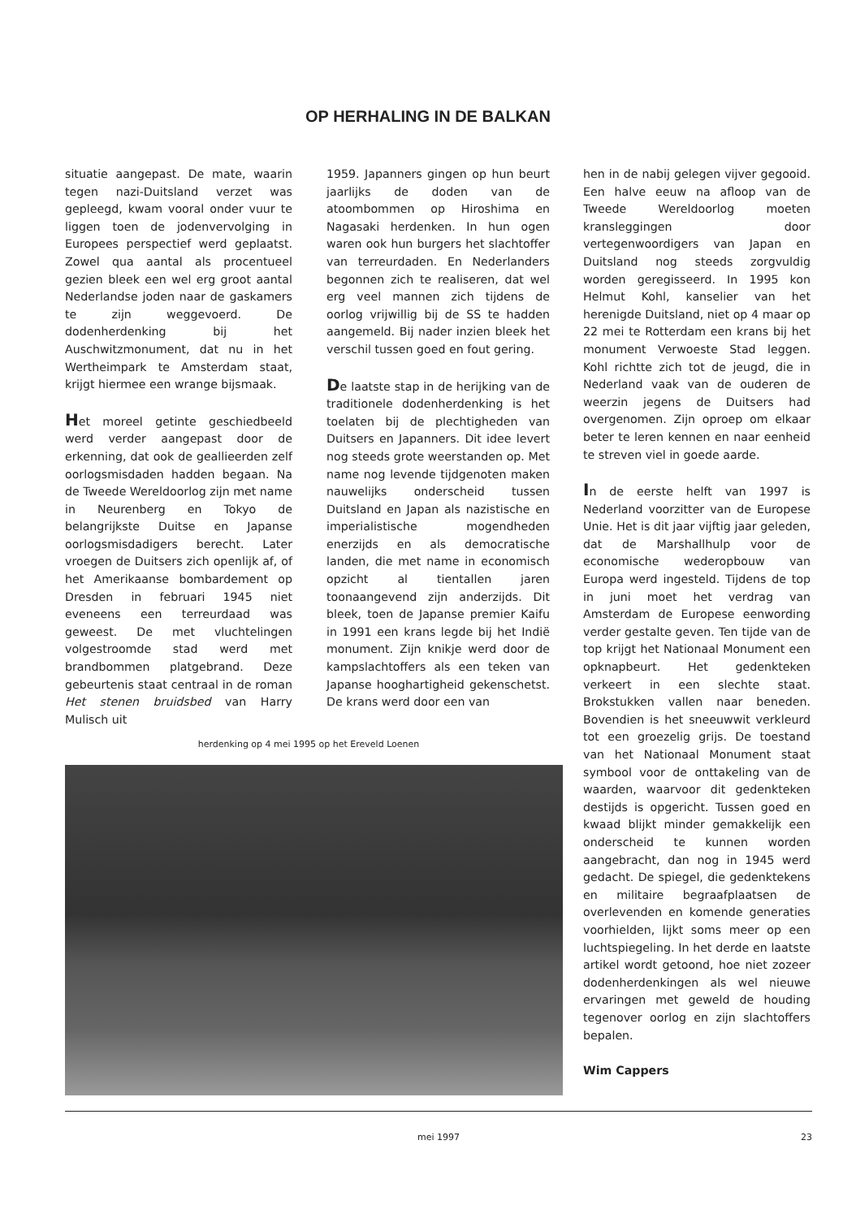OP HERHALING IN DE BALKAN
situatie aangepast. De mate, waarin tegen nazi-Duitsland verzet was gepleegd, kwam vooral onder vuur te liggen toen de jodenvervolging in Europees perspectief werd geplaatst. Zowel qua aantal als procentueel gezien bleek een wel erg groot aantal Nederlandse joden naar de gaskamers te zijn weggevoerd. De dodenherdenking bij het Auschwitzmonument, dat nu in het Wertheimpark te Amsterdam staat, krijgt hiermee een wrange bijsmaak.
Het moreel getinte geschiedbeeld werd verder aangepast door de erkenning, dat ook de geallieerden zelf oorlogsmisdaden hadden begaan. Na de Tweede Wereldoorlog zijn met name in Neurenberg en Tokyo de belangrijkste Duitse en Japanse oorlogsmisdadigers berecht. Later vroegen de Duitsers zich openlijk af, of het Amerikaanse bombardement op Dresden in februari 1945 niet eveneens een terreurdaad was geweest. De met vluchtelingen volgestroomde stad werd met brandbommen platgebrand. Deze gebeurtenis staat centraal in de roman Het stenen bruidsbed van Harry Mulisch uit
1959. Japanners gingen op hun beurt jaarlijks de doden van de atoombommen op Hiroshima en Nagasaki herdenken. In hun ogen waren ook hun burgers het slachtoffer van terreurdaden. En Nederlanders begonnen zich te realiseren, dat wel erg veel mannen zich tijdens de oorlog vrijwillig bij de SS te hadden aangemeld. Bij nader inzien bleek het verschil tussen goed en fout gering.
De laatste stap in de herijking van de traditionele dodenherdenking is het toelaten bij de plechtigheden van Duitsers en Japanners. Dit idee levert nog steeds grote weerstanden op. Met name nog levende tijdgenoten maken nauwelijks onderscheid tussen Duitsland en Japan als nazistische en imperialistische mogendheden enerzijds en als democratische landen, die met name in economisch opzicht al tientallen jaren toonaangevend zijn anderzijds. Dit bleek, toen de Japanse premier Kaifu in 1991 een krans legde bij het Indië monument. Zijn knikje werd door de kampslachtoffers als een teken van Japanse hooghartigheid gekenschetst. De krans werd door een van
hen in de nabij gelegen vijver gegooid. Een halve eeuw na afloop van de Tweede Wereldoorlog moeten kransleggingen door vertegenwoordigers van Japan en Duitsland nog steeds zorgvuldig worden geregisseerd. In 1995 kon Helmut Kohl, kanselier van het herenigde Duitsland, niet op 4 maar op 22 mei te Rotterdam een krans bij het monument Verwoeste Stad leggen. Kohl richtte zich tot de jeugd, die in Nederland vaak van de ouderen de weerzin jegens de Duitsers had overgenomen. Zijn oproep om elkaar beter te leren kennen en naar eenheid te streven viel in goede aarde.
In de eerste helft van 1997 is Nederland voorzitter van de Europese Unie. Het is dit jaar vijftig jaar geleden, dat de Marshallhulp voor de economische wederopbouw van Europa werd ingesteld. Tijdens de top in juni moet het verdrag van Amsterdam de Europese eenwording verder gestalte geven. Ten tijde van de top krijgt het Nationaal Monument een opknapbeurt. Het gedenkteken verkeert in een slechte staat. Brokstukken vallen naar beneden. Bovendien is het sneeuwwit verkleurd tot een groezelig grijs. De toestand van het Nationaal Monument staat symbool voor de onttakeling van de waarden, waarvoor dit gedenkteken destijds is opgericht. Tussen goed en kwaad blijkt minder gemakkelijk een onderscheid te kunnen worden aangebracht, dan nog in 1945 werd gedacht. De spiegel, die gedenktekens en militaire begraafplaatsen de overlevenden en komende generaties voorhielden, lijkt soms meer op een luchtspiegeling. In het derde en laatste artikel wordt getoond, hoe niet zozeer dodenherdenkingen als wel nieuwe ervaringen met geweld de houding tegenover oorlog en zijn slachtoffers bepalen.
Wim Cappers
herdenking op 4 mei 1995 op het Ereveld Loenen
mei 1997 23